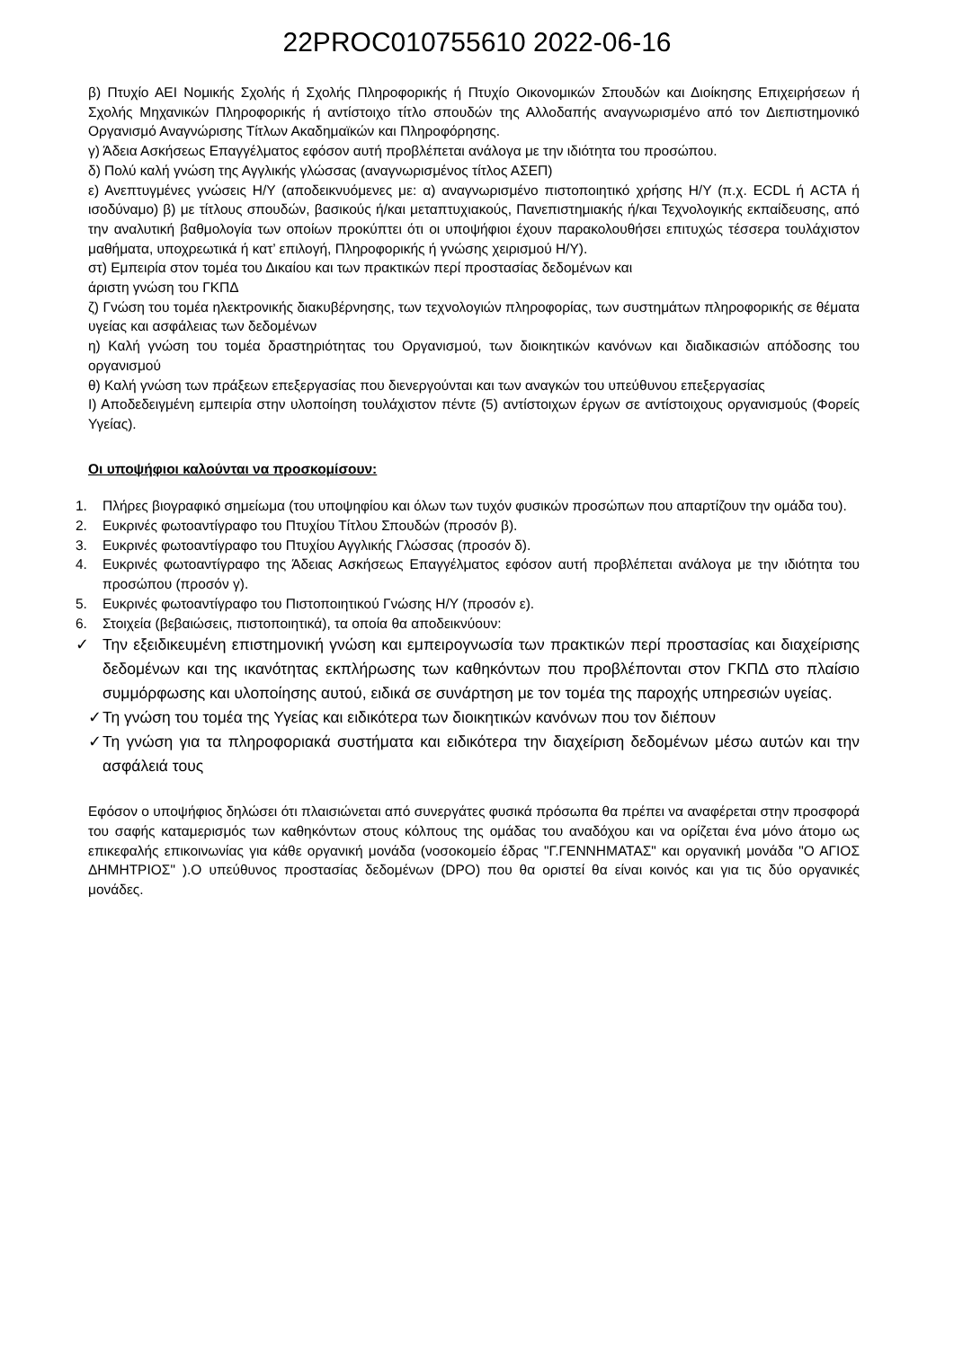22PROC010755610 2022-06-16
β) Πτυχίο ΑΕΙ Νομικής Σχολής ή Σχολής Πληροφορικής ή Πτυχίο Οικονομικών Σπουδών και Διοίκησης Επιχειρήσεων ή Σχολής Μηχανικών Πληροφορικής ή αντίστοιχο τίτλο σπουδών της Αλλοδαπής αναγνωρισμένο από τον Διεπιστημονικό Οργανισμό Αναγνώρισης Τίτλων Ακαδημαϊκών και Πληροφόρησης.
γ) Άδεια Ασκήσεως Επαγγέλματος εφόσον αυτή προβλέπεται ανάλογα με την ιδιότητα του προσώπου.
δ) Πολύ καλή γνώση της Αγγλικής γλώσσας (αναγνωρισμένος τίτλος ΑΣΕΠ)
ε) Ανεπτυγμένες γνώσεις Η/Υ (αποδεικνυόμενες με: α) αναγνωρισμένο πιστοποιητικό χρήσης Η/Υ (π.χ. ECDL ή ACTA ή ισοδύναμο) β) με τίτλους σπουδών, βασικούς ή/και μεταπτυχιακούς, Πανεπιστημιακής ή/και Τεχνολογικής εκπαίδευσης, από την αναλυτική βαθμολογία των οποίων προκύπτει ότι οι υποψήφιοι έχουν παρακολουθήσει επιτυχώς τέσσερα τουλάχιστον μαθήματα, υποχρεωτικά ή κατ’ επιλογή, Πληροφορικής ή γνώσης χειρισμού Η/Υ).
στ) Εμπειρία στον τομέα του Δικαίου και των πρακτικών περί προστασίας δεδομένων και
άριστη γνώση του ΓΚΠΔ
ζ) Γνώση του τομέα ηλεκτρονικής διακυβέρνησης, των τεχνολογιών πληροφορίας, των συστημάτων πληροφορικής σε θέματα υγείας και ασφάλειας των δεδομένων
η) Καλή γνώση του τομέα δραστηριότητας του Οργανισμού, των διοικητικών κανόνων και διαδικασιών απόδοσης του οργανισμού
θ) Καλή γνώση των πράξεων επεξεργασίας που διενεργούνται και των αναγκών του υπεύθυνου επεξεργασίας
Ι) Αποδεδειγμένη εμπειρία στην υλοποίηση τουλάχιστον πέντε (5) αντίστοιχων έργων σε αντίστοιχους οργανισμούς (Φορείς Υγείας).
Οι υποψήφιοι καλούνται να προσκομίσουν:
1. Πλήρες βιογραφικό σημείωμα (του υποψηφίου και όλων των τυχόν φυσικών προσώπων που απαρτίζουν την ομάδα του).
2. Ευκρινές φωτοαντίγραφο του Πτυχίου Τίτλου Σπουδών (προσόν β).
3. Ευκρινές φωτοαντίγραφο του Πτυχίου Αγγλικής Γλώσσας (προσόν δ).
4. Ευκρινές φωτοαντίγραφο της Άδειας Ασκήσεως Επαγγέλματος εφόσον αυτή προβλέπεται ανάλογα με την ιδιότητα του προσώπου (προσόν γ).
5. Ευκρινές φωτοαντίγραφο του Πιστοποιητικού Γνώσης Η/Υ (προσόν ε).
6. Στοιχεία (βεβαιώσεις, πιστοποιητικά), τα οποία θα αποδεικνύουν:
✓ Την εξειδικευμένη επιστημονική γνώση και εμπειρογνωσία των πρακτικών περί προστασίας και διαχείρισης δεδομένων και της ικανότητας εκπλήρωσης των καθηκόντων που προβλέπονται στον ΓΚΠΔ στο πλαίσιο συμμόρφωσης και υλοποίησης αυτού, ειδικά σε συνάρτηση με τον τομέα της παροχής υπηρεσιών υγείας.
✓ Τη γνώση του τομέα της Υγείας και ειδικότερα των διοικητικών κανόνων που τον διέπουν
✓ Τη γνώση για τα πληροφοριακά συστήματα και ειδικότερα την διαχείριση δεδομένων μέσω αυτών και την ασφάλειά τους
Εφόσον ο υποψήφιος δηλώσει ότι πλαισιώνεται από συνεργάτες φυσικά πρόσωπα θα πρέπει να αναφέρεται στην προσφορά του σαφής καταμερισμός των καθηκόντων στους κόλπους της ομάδας του αναδόχου και να ορίζεται ένα μόνο άτομο ως επικεφαλής επικοινωνίας για κάθε οργανική μονάδα (νοσοκομείο έδρας "Γ.ΓΕΝΝΗΜΑΤΑΣ" και οργανική μονάδα "Ο ΑΓΙΟΣ ΔΗΜΗΤΡΙΟΣ" ).Ο υπεύθυνος προστασίας δεδομένων (DPO) που θα οριστεί θα είναι κοινός και για τις δύο οργανικές μονάδες.